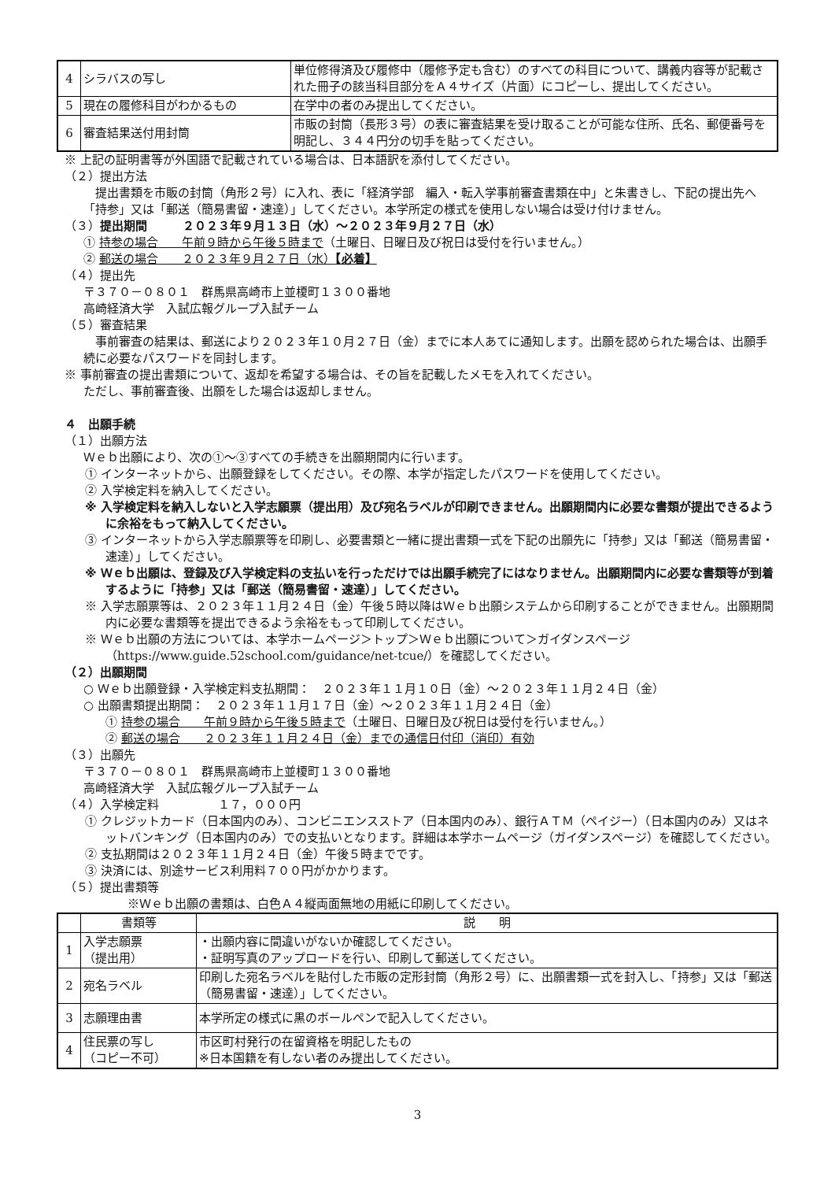| 4 | シラバスの写し | 単位修得済及び履修中（履修予定も含む）のすべての科目について、講義内容等が記載された冊子の該当科目部分をＡ４サイズ（片面）にコピーし、提出してください。 |
| 5 | 現在の履修科目がわかるもの | 在学中の者のみ提出してください。 |
| 6 | 審査結果送付用封筒 | 市販の封筒（長形３号）の表に審査結果を受け取ることが可能な住所、氏名、郵便番号を明記し、３４４円分の切手を貼ってください。 |
※ 上記の証明書等が外国語で記載されている場合は、日本語訳を添付してください。
（２）提出方法
　提出書類を市販の封筒（角形２号）に入れ、表に「経済学部　編入・転入学事前審査書類在中」と朱書きし、下記の提出先へ「持参」又は「郵送（簡易書留・速達）」してください。本学所定の様式を使用しない場合は受け付けません。
（３）提出期間　　　２０２３年９月１３日（水）～２０２３年９月２７日（水）
① 持参の場合　　午前９時から午後５時まで（土曜日、日曜日及び祝日は受付を行いません。）
② 郵送の場合　　２０２３年９月２７日（水）【必着】
（４）提出先
〒３７０－０８０１　群馬県高崎市上並榎町１３００番地
高崎経済大学　入試広報グループ入試チーム
（５）審査結果
　事前審査の結果は、郵送により２０２３年１０月２７日（金）までに本人あてに通知します。出願を認められた場合は、出願手続に必要なパスワードを同封します。
※ 事前審査の提出書類について、返却を希望する場合は、その旨を記載したメモを入れてください。
ただし、事前審査後、出願をした場合は返却しません。
４　出願手続
（１）出願方法
Ｗｅｂ出願により、次の①～③すべての手続きを出願期間内に行います。
① インターネットから、出願登録をしてください。その際、本学が指定したパスワードを使用してください。
② 入学検定料を納入してください。
※ 入学検定料を納入しないと入学志願票（提出用）及び宛名ラベルが印刷できません。出願期間内に必要な書類が提出できるように余裕をもって納入してください。
③ インターネットから入学志願票等を印刷し、必要書類と一緒に提出書類一式を下記の出願先に「持参」又は「郵送（簡易書留・速達）」してください。
※ Ｗｅｂ出願は、登録及び入学検定料の支払いを行っただけでは出願手続完了にはなりません。出願期間内に必要な書類等が到着するように「持参」又は「郵送（簡易書留・速達）」してください。
※ 入学志願票等は、２０２３年１１月２４日（金）午後５時以降はＷｅｂ出願システムから印刷することができません。出願期間内に必要な書類等を提出できるよう余裕をもって印刷してください。
※ Ｗｅｂ出願の方法については、本学ホームページ＞トップ＞Ｗｅｂ出願について＞ガイダンスページ（https://www.guide.52school.com/guidance/net-tcue/）を確認してください。
（２）出願期間
○ Ｗｅｂ出願登録・入学検定料支払期間：　２０２３年１１月１０日（金）～２０２３年１１月２４日（金）
○ 出願書類提出期間：　２０２３年１１月１７日（金）～２０２３年１１月２４日（金）
① 持参の場合　　午前９時から午後５時まで（土曜日、日曜日及び祝日は受付を行いません。）
② 郵送の場合　　２０２３年１１月２４日（金）までの通信日付印（消印）有効
（３）出願先
〒３７０－０８０１　群馬県高崎市上並榎町１３００番地
高崎経済大学　入試広報グループ入試チーム
（４）入学検定料　　　　　１７，０００円
① クレジットカード（日本国内のみ）、コンビニエンスストア（日本国内のみ）、銀行ＡＴＭ（ペイジー）（日本国内のみ）又はネットバンキング（日本国内のみ）での支払いとなります。詳細は本学ホームページ（ガイダンスページ）を確認してください。
② 支払期間は２０２３年１１月２４日（金）午後５時までです。
③ 決済には、別途サービス利用料７００円がかかります。
（５）提出書類等
※Ｗｅｂ出願の書類は、白色Ａ４縦両面無地の用紙に印刷してください。
| | 書類等 | 説 明 |
| --- | --- | --- |
| 1 | 入学志願票 （提出用） | ・出願内容に間違いがないか確認してください。 ・証明写真のアップロードを行い、印刷して郵送してください。 |
| 2 | 宛名ラベル | 印刷した宛名ラベルを貼付した市販の定形封筒（角形２号）に、出願書類一式を封入し、「持参」又は「郵送（簡易書留・速達）」してください。 |
| 3 | 志願理由書 | 本学所定の様式に黒のボールペンで記入してください。 |
| 4 | 住民票の写し （コピー不可） | 市区町村発行の在留資格を明記したもの ※日本国籍を有しない者のみ提出してください。 |
3